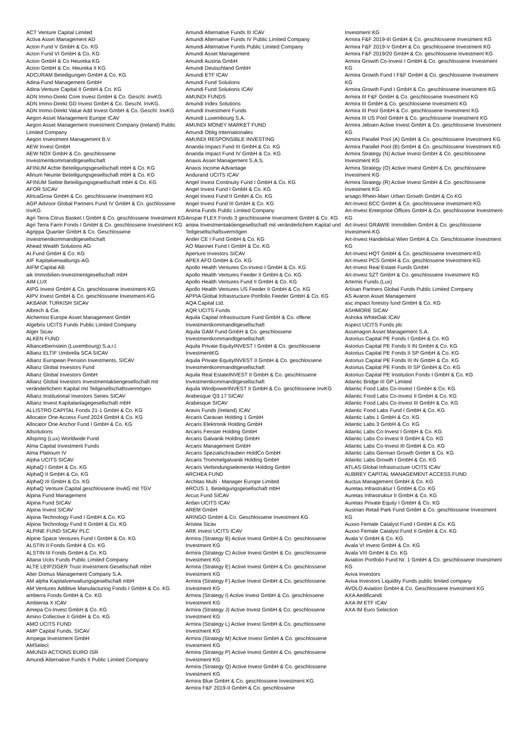ACT Venture Capital Limited
Activa Asset Management AD
Acton Fund V GmbH & Co. KG
Acton Fund VI GmbH & Co. KG
Acton GmbH & Co Heureka KG
Acton GmbH & Co. Heureka II KG
ADCURAM Beteiligungen GmbH & Co. KG
Adina Fund Management GmbH
Adina Venture Capital II GmbH & Co. KG
ADN Immo-Direkt Core Invest GmbH & Co. Geschl. InvKG
ADN Immo-Direkt GD Invest GmbH & Co. Geschl. InvKG.
ADN Immo-Direkt Value Add Invest GmbH & Co. Geschl. InvKG
Aegon Asset Management Europe ICAV
Aegon Asset Management Investment Company (Ireland) Public Limited Company
Aegon Investment Management B.V.
AEW Invest GmbH
AEW NOX GmbH & Co. geschlossene Investmentkommanditgesellschaft
AFINUM Achte Beteiligungsgesellschaft mbH & Co. KG
Afinum Neunte Beteiligungsgesellschaft mbH & Co. KG
AFINUM Siebte Beteiligungsgesellschaft mbH & Co. KG
AFOR SICAV
AfricaGrow GmbH & Co. geschlossene Investment KG
AGP Advisor Global Partners Fund IV GmbH & Co. gschlossene InvKG
Agri Terra Citrus Basket I GmbH & Co. geschlossene Investment KG
Agri Terra Farm Fonds I GmbH & Co. geschlossene Investment KG
Agrippa Quartier GmbH & Co. Geschlossene Investmentkommanditgesellschaft
Ahead Wealth Solutions AG
AI.Fund GmbH & Co. KG
AIF Kapitalverwaltungs-AG
AIFM Capital AB
aik Immobilien-Investmentgesellschaft mbH
AIM LUX
AIPG Invest GmbH & Co. geschlossene Investment-KG
AIPV Invest GmbH & Co. geschlossene Investment-KG
AKBANK TURKISH SICAV
Albrech & Cie.
Alchemist Europe Asset Management GmbH
Algebris UCITS Funds Public Limited Company
Alger Sicav
ALKEN FUND
AllianceBernstein (Luxembourg) S.a.r.l.
Allianz ELTIF Umbrella SCA SICAV
Allianz European Pension Investments, SICAV
Allianz Global Investors Fund
Allianz Global Investors GmbH
Allianz Global Investors Investmentaktiengesellschaft mit veränderlichem Kapital mit Teilgesellschaftsvermögen
Allianz Institutional Investors Series SICAV
Allianz Invest Kapitalanlagegesellschaft mbH
ALLISTRO CAPITAL Fonds 21-1 GmbH & Co. KG
Allocator One Access Fund 2024 GmbH & Co. KG
Allocator One Anchor Fund I GmbH & Co. KG
Allsolutions
Allspring (Lux) Worldwide Fund
Alma Capital Investment Funds
Alma Platinum IV
Alpha UCITS SICAV
AlphaQ I GmbH & Co. KG
AlphaQ II GmbH & Co. KG
AlphaQ III GmbH & Co. KG
AlphaQ Venture Capital geschlossene InvAG mit TGV
Alpina Fund Management
Alpina Fund SICAV
Alpina Invest SICAV
Alpina Technology Fund I GmbH & Co. KG
Alpina Technology Fund II GmbH & Co. KG
ALPINE FUND SICAV PLC
Alpine Space Ventures Fund I GmbH & Co. KG
ALSTIN II Fonds GmbH & Co. KG
ALSTIN III Fonds GmbH & Co. KG
Altana Ucits Funds Public Limited Company
ALTE LEIPZIGER Trust Investment-Gesellschaft mbH
Alter Domus Management Company S.A.
AM alpha Kapitalverwaltungsgesellschaft mbH
AM Ventures Additive Manufacturing Fonds I GmbH & Co. KG
amberra Fonds GmbH & Co. KG
Ambienta X ICAV
Amepa Co-Invest GmbH & Co. KG
Amino Collective II GmbH & Co. KG
AMO UCITS FUND
AMP Capital Funds, SICAV
Ampega Investment GmbH
AMSelect
AMUNDI ACTIONS EURO ISR
Amundi Alternative Funds II Public Limited Company
Amundi Alternative Funds III ICAV
Amundi Alternative Funds IV Public Limited Company
Amundi Alternative Funds Public Limited Company
Amundi Asset Management
Amundi Austria GmbH
Amundi Deutschland GmbH
Amundi ETF ICAV
Amundi Fund Solutions
Amundi Fund Solutions ICAV
AMUNDI FUNDS
Amundi Index Solutions
Amundi Investment Funds
Amundi Luxembourg S.A.
AMUNDI MONEY MARKET FUND
Amundi Oblig Internationales
AMUNDI RESPONSIBLE INVESTING
Ananda Impact Fund III GmbH & Co. KG
Ananda Impact Fund IV GmbH & Co. KG
Anaxis Asset Management S.A.S.
Anaxis Income Advantage
Andurand UCITS ICAV
Angel Invest Continuity Fund I GmbH & Co. KG
Angel Invest Fund I GmbH & Co. KG
Angel Invest Fund II GmbH & Co. KG
Angel Invest Fund III GmbH & Co. KG
Anima Funds Public Limited Company
Anspar FLEX Fonds 3 geschlossene Investment GmbH & Co. KG
antea Investmentaktiengesellschaft mit veränderlichem Kapital und Teilgesellschaftsvermögen
Antler CE I Fund GmbH & Co. KG
AO Mainnet Fund I GmbH & Co. KG
Aperture Investors SICAV
APEX AFO GmbH & Co. KG
Apollo Health Ventures Co-Invest I GmbH & Co. KG
Apollo Health Ventures Feeder II GmbH & Co. KG
Apollo Health Ventures Fund II GmbH & Co. KG
Apollo Health Ventures US Feeder II GmbH & Co. KG
APPIA Global Infrastructure Portfolio Feeder GmbH & Co. KG
AQA Capital Ltd.
AQR UCITS Funds
Aquila Capital Infrastructure Fund GmbH & Co. offene Investmentkommanditgesellschaft
Aquila GAM Fund GmbH & Co. geschlossene Investmentkommanditgesellschaft
Aquila Private EquityINVEST I GmbH & Co. geschlossene InvestmentKG
Aquila Private EquityINVEST II GmbH & Co. geschlossene Investmentkommanditgesellschaft
Aquila Real EstateINVEST II GmbH & Co. geschlossene Investmentkommanditgesellschaft
Aquila WindpowerINVEST II GmbH & Co. geschlossene InvKG
Arabesque Q3.17 SICAV
Arabesque SICAV
Aravis Funds (Ireland) ICAV
Arcaris Caravan Holding 1 GmbH
Arcaris Elektronik Holding GmbH
Arcaris Fenster Holding GmbH
Arcaris Galvanik Holding GmbH
Arcaris Management GmbH
Arcaris Spezialschrauben HoldCo GmbH
Arcaris Trommelgalvanik Holding GmbH
Arcaris Verbindungselemente Holding GmbH
ARCHEA FUND
Architas Multi - Manager Europe Limited
ARCUS 1. Beteiligungsgesellschaft mbH
Arcus Fund SICAV
Ardan UCITS ICAV
AREM GmbH
ARINGO GmbH & Co. Geschlossene Investment KG
Aristea Sicav
ARK Invest UCITS ICAV
Armira (Strategy B) Active Invest GmbH & Co. geschlossene Investment KG
Armira (Strategy C) Active Invest GmbH & Co. geschlossene Investment KG
Armira (Strategy E) Active Invest GmbH & Co. geschlossene Investment KG
Armira (Strategy F) Active Invest GmbH & Co. geschlossene Investment KG
Armira (Strategy I) Active Invest GmbH & Co. geschlossene Investment KG
Armira (Strategy J) Active Invest GmbH & Co. geschlossene Investment KG
Armira (Strategy L) Active Invest GmbH & Co. geschlossene Investment KG
Armira (Strategy M) Active Invest GmbH & Co. geschlossene Investment KG
Armira (Strategy P) Active Invest GmbH & Co. geschlossene Investment KG
Armira (Strategy Q) Active Invest GmbH & Co. geschlossene Investment KG
Armira Blue GmbH & Co. geschlossene Investment KG
Armira F&F 2019-II GmbH & Co. geschlossene
Investment KG
Armira F&F 2019-III GmbH & Co. geschlossene Investment KG
Armira F&F 2019-V GmbH & Co. geschlossene Investment KG
Armira F&F 2019/20 GmbH & Co. geschlossene Investment KG
Armira Growth Co-Invest I GmbH & Co. geschlossene Investment KG
Armira Growth Fund I F&F GmbH & Co. geschlossene Investment KG
Armira Growth Fund I GmbH & Co. geschlossene Investment KG
Armira III F&F GmbH & Co. geschlossene Investment KG
Armira III GmbH & Co. geschlossene Investment KG
Armira III Pool GmbH & Co. geschlossene Investment KG
Armira III US Pool GmbH & Co. geschlossene Investment KG
Armira Jebsen Active Invest GmbH & Co. geschlossene Investment KG
Armira Parallel Pool (A) GmbH & Co. geschlossene Investment KG
Armira Parallel Pool (B) GmbH & Co. geschlossene Investment KG
Armira Strategy (N) Active Invest GmbH & Co. geschlossene Investment KG
Armira Strategy (O) Active Invest GmbH & Co. geschlossene Investment KG
Armira Strategy (R) Active Invest GmbH & Co. geschlossene Investment KG
arsago Rhein-Main Urban Growth GmbH & Co KG
Art-Invest BCC GmbH & Co. geschlossene Investment-KG
Art-Invest Enterprise Offices GmbH & Co. geschlossene Investment-KG
Art-Invest GRAWIE Immobilien GmbH & Co. geschlossene Investment-KG
Art-Invest Handelskai Wien GmbH & Co. Geschlossene Investment KG
Art-Invest HQT GmbH & Co. geschlossene Investment-KG
Art-Invest PCS GmbH & Co. geschlossene Investment-KG
Art-Invest Real Estate Funds GmbH
Art-Invest SZT GmbH & Co. geschlossene Investment KG
Artemis Funds (Lux)
Artisan Partners Global Funds Public Limited Company
AS Avaron Asset Management
asc impact forestry fund GmbH & Co. KG
ASHMORE SICAV
Ashoka WhiteOak ICAV
Aspect UCITS Funds plc
Assenagon Asset Management S.A.
Astorius Capital PE Fonds I GmbH & Co. KG
Astorius Capital PE Fonds II IN GmbH & Co. KG
Astorius Capital PE Fonds II SP GmbH & Co. KG
Astorius Capital PE Fonds III IN GmbH & Co. KG
Astorius Capital PE Fonds III SP GmbH & Co. KG
Astorius Capital PE Institution Fonds I GmbH & Co. KG
Atlantic Bridge III GP Limited
Atlantic Food Labs Co-Invest I GmbH & Co. KG
Atlantic Food Labs Co-Invest II GmbH & Co. KG
Atlantic Food Labs Co-Invest III GmbH & Co. KG
Atlantic Food Labs Fund I GmbH & Co. KG
Atlantic Labs 1 GmbH & Co. KG
Atlantic Labs 3 GmbH & Co. KG
Atlantic Labs Co-Invest I GmbH & Co. KG
Atlantic Labs Co-Invest II GmbH & Co. KG
Atlantic Labs Co-Invest III GmbH & Co. KG
Atlantic Labs German Growth GmbH & Co. KG
Atlantic Labs Growth I GmbH & Co. KG
ATLAS Global Infrastructure UCITS ICAV
AUBREY CAPITAL MANAGEMENT ACCESS FUND
Auctus Management GmbH & Co. KG
Auretas Infrastruktur I GmbH & Co. KG
Auretas Infrastruktur II GmbH & Co. KG
Auretas Private Equity I GmbH & Co. KG
Austrian Retail Park Fund GmbH & Co. geschlossene Investment KG
Auxxo Female Catalyst Fund I GmbH & Co. KG
Auxxo Female Catalyst Fund II GmbH & Co. KG
Avala V GmbH & Co. KG
Avala VI Invest GmbH & Co. KG
Avala VIII GmbH & Co. KG
Aviation Portfolio Fund Nr. 1 GmbH & Co. geschlossene Investment KG
Aviva Investors
Aviva Investors Liquidity Funds public limited company
AVOLO Aviation GmbH & Co. Geschlossene Investment KG
AXA Aedificandi
AXA IM ETF ICAV
AXA IM Euro Selection